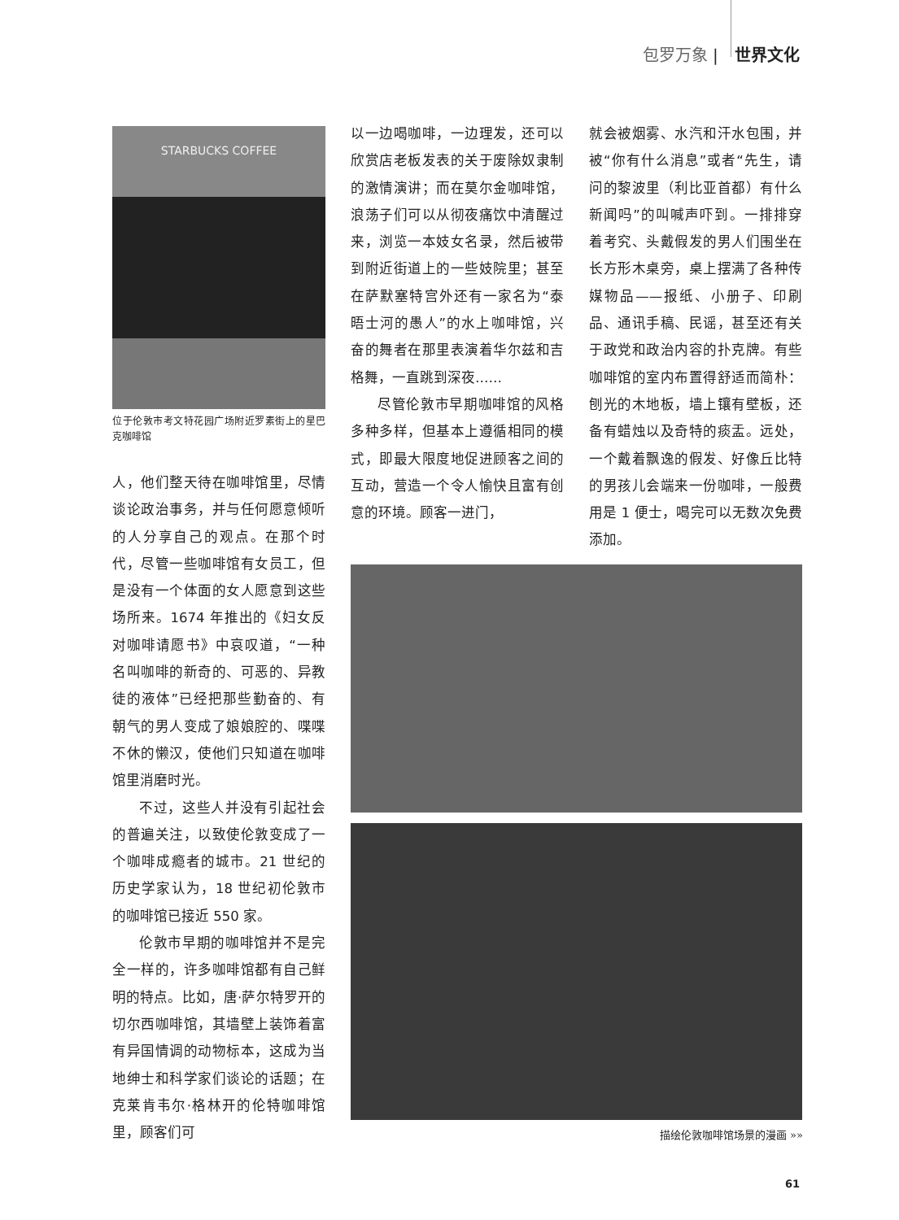包罗万象 | 世界文化
STARBUCKS COFFEE
位于伦敦市考文特花园广场附近罗素街上的星巴克咖啡馆
人，他们整天待在咖啡馆里，尽情谈论政治事务，并与任何愿意倾听的人分享自己的观点。在那个时代，尽管一些咖啡馆有女员工，但是没有一个体面的女人愿意到这些场所来。1674 年推出的《妇女反对咖啡请愿书》中哀叹道，“一种名叫咖啡的新奇的、可恶的、异教徒的液体”已经把那些勤奋的、有朝气的男人变成了娘娘腔的、喋喋不休的懒汉，使他们只知道在咖啡馆里消磨时光。
不过，这些人并没有引起社会的普遍关注，以致使伦敦变成了一个咖啡成瘾者的城市。21 世纪的历史学家认为，18 世纪初伦敦市的咖啡馆已接近 550 家。
伦敦市早期的咖啡馆并不是完全一样的，许多咖啡馆都有自己鲜明的特点。比如，唐·萨尔特罗开的切尔西咖啡馆，其墙壁上装饰着富有异国情调的动物标本，这成为当地绅士和科学家们谈论的话题；在克莱肯韦尔·格林开的伦特咖啡馆里，顾客们可
以一边喝咖啡，一边理发，还可以欣赏店老板发表的关于废除奴隶制的激情演讲；而在莫尔金咖啡馆，浪荡子们可以从彻夜痛饮中清醒过来，浏览一本妓女名录，然后被带到附近街道上的一些妓院里；甚至在萨默塞特宫外还有一家名为“泰晤士河的愚人”的水上咖啡馆，兴奋的舞者在那里表演着华尔兹和吉格舞，一直跳到深夜……
尽管伦敦市早期咖啡馆的风格多种多样，但基本上遵循相同的模式，即最大限度地促进顾客之间的互动，营造一个令人愉快且富有创意的环境。顾客一进门，
就会被烟雾、水汽和汗水包围，并被“你有什么消息”或者“先生，请问的黎波里（利比亚首都）有什么新闻吗”的叫喊声吓到。一排排穿着考究、头戴假发的男人们围坐在长方形木桌旁，桌上摆满了各种传媒物品——报纸、小册子、印刷品、通讯手稿、民谣，甚至还有关于政党和政治内容的扑克牌。有些咖啡馆的室内布置得舒适而简朴：刨光的木地板，墙上镶有壁板，还备有蜡烛以及奇特的痰盂。远处，一个戴着飘逸的假发、好像丘比特的男孩儿会端来一份咖啡，一般费用是 1 便士，喝完可以无数次免费添加。
描绘伦敦咖啡馆场景的漫画 »»
61